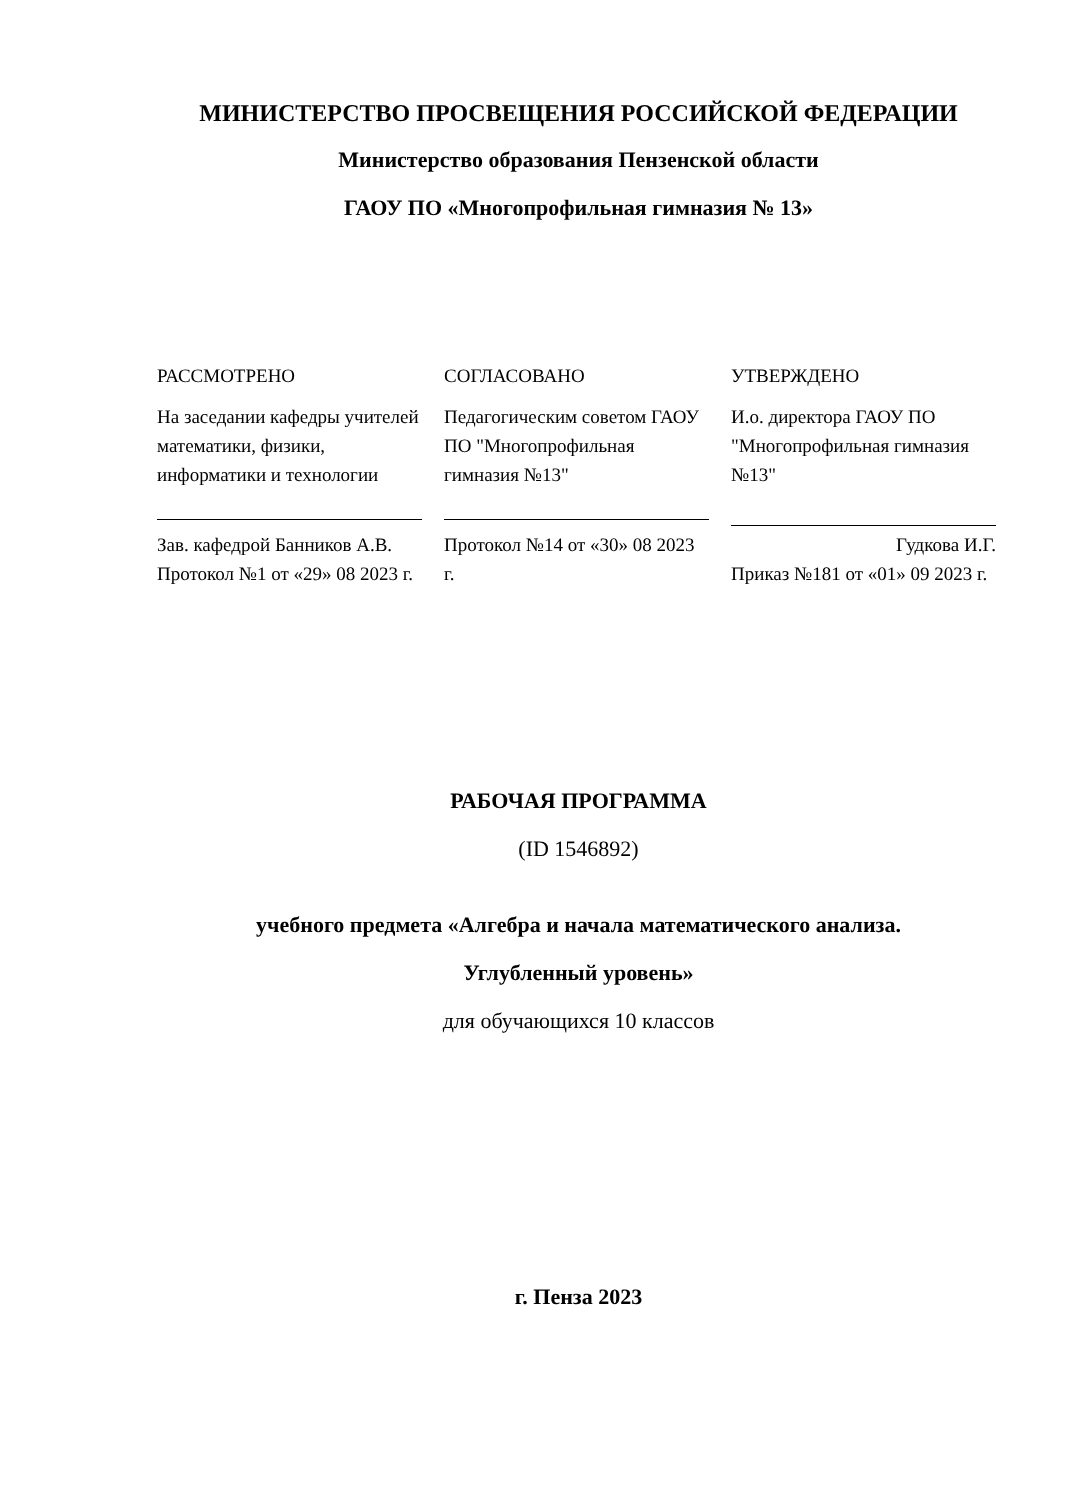МИНИСТЕРСТВО ПРОСВЕЩЕНИЯ РОССИЙСКОЙ ФЕДЕРАЦИИ
Министерство образования Пензенской области
ГАОУ ПО «Многопрофильная гимназия № 13»
РАССМОТРЕНО
На заседании кафедры учителей математики, физики, информатики и технологии
Зав. кафедрой Банников А.В.
Протокол №1 от «29» 08 2023 г.
СОГЛАСОВАНО
Педагогическим советом ГАОУ ПО "Многопрофильная гимназия №13"
Протокол №14 от «30» 08 2023 г.
УТВЕРЖДЕНО
И.о. директора ГАОУ ПО "Многопрофильная гимназия №13"
Гудкова И.Г.
Приказ №181 от «01» 09 2023 г.
РАБОЧАЯ ПРОГРАММА
(ID 1546892)
учебного предмета «Алгебра и начала математического анализа.
Углубленный уровень»
для обучающихся 10 классов
г. Пенза 2023